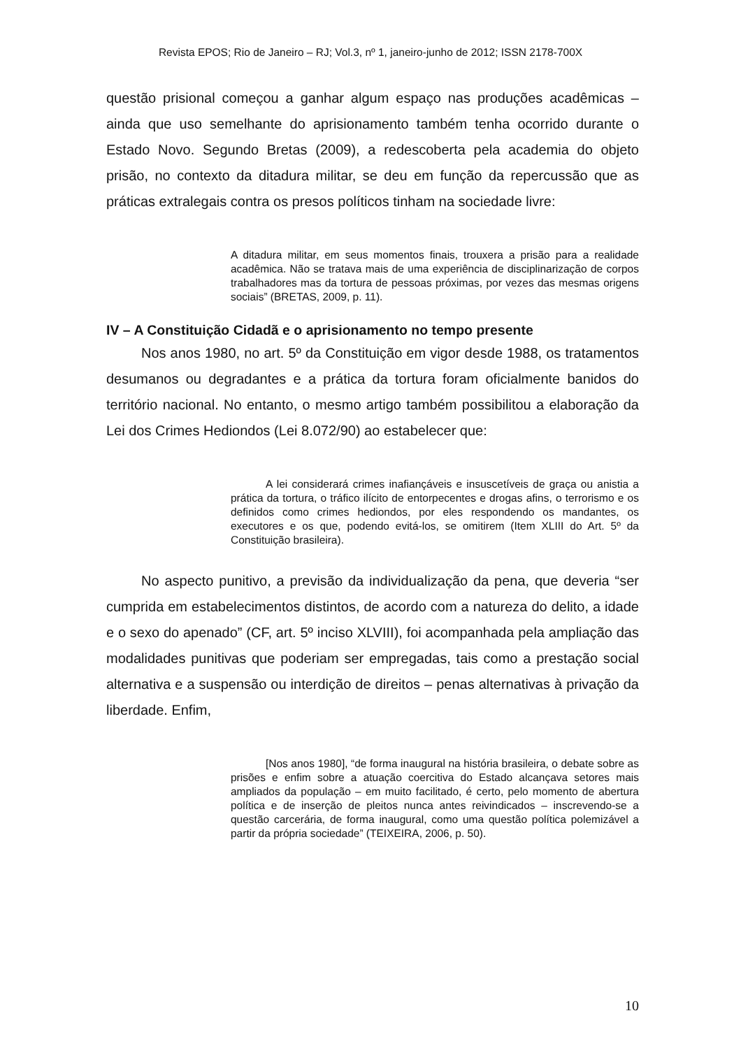Revista EPOS; Rio de Janeiro – RJ; Vol.3, nº 1, janeiro-junho de 2012; ISSN 2178-700X
questão prisional começou a ganhar algum espaço nas produções acadêmicas – ainda que uso semelhante do aprisionamento também tenha ocorrido durante o Estado Novo. Segundo Bretas (2009), a redescoberta pela academia do objeto prisão, no contexto da ditadura militar, se deu em função da repercussão que as práticas extralegais contra os presos políticos tinham na sociedade livre:
A ditadura militar, em seus momentos finais, trouxera a prisão para a realidade acadêmica. Não se tratava mais de uma experiência de disciplinarização de corpos trabalhadores mas da tortura de pessoas próximas, por vezes das mesmas origens sociais” (BRETAS, 2009, p. 11).
IV – A Constituição Cidadã e o aprisionamento no tempo presente
Nos anos 1980, no art. 5º da Constituição em vigor desde 1988, os tratamentos desumanos ou degradantes e a prática da tortura foram oficialmente banidos do território nacional. No entanto, o mesmo artigo também possibilitou a elaboração da Lei dos Crimes Hediondos (Lei 8.072/90) ao estabelecer que:
A lei considerará crimes inafiançáveis e insuscetíveis de graça ou anistia a prática da tortura, o tráfico ilícito de entorpecentes e drogas afins, o terrorismo e os definidos como crimes hediondos, por eles respondendo os mandantes, os executores e os que, podendo evitá-los, se omitirem (Item XLIII do Art. 5º da Constituição brasileira).
No aspecto punitivo, a previsão da individualização da pena, que deveria “ser cumprida em estabelecimentos distintos, de acordo com a natureza do delito, a idade e o sexo do apenado” (CF, art. 5º inciso XLVIII), foi acompanhada pela ampliação das modalidades punitivas que poderiam ser empregadas, tais como a prestação social alternativa e a suspensão ou interdição de direitos – penas alternativas à privação da liberdade. Enfim,
[Nos anos 1980], “de forma inaugural na história brasileira, o debate sobre as prisões e enfim sobre a atuação coercitiva do Estado alcançava setores mais ampliados da população – em muito facilitado, é certo, pelo momento de abertura política e de inserção de pleitos nunca antes reivindicados – inscrevendo-se a questão carcerária, de forma inaugural, como uma questão política polemizável a partir da própria sociedade” (TEIXEIRA, 2006, p. 50).
10